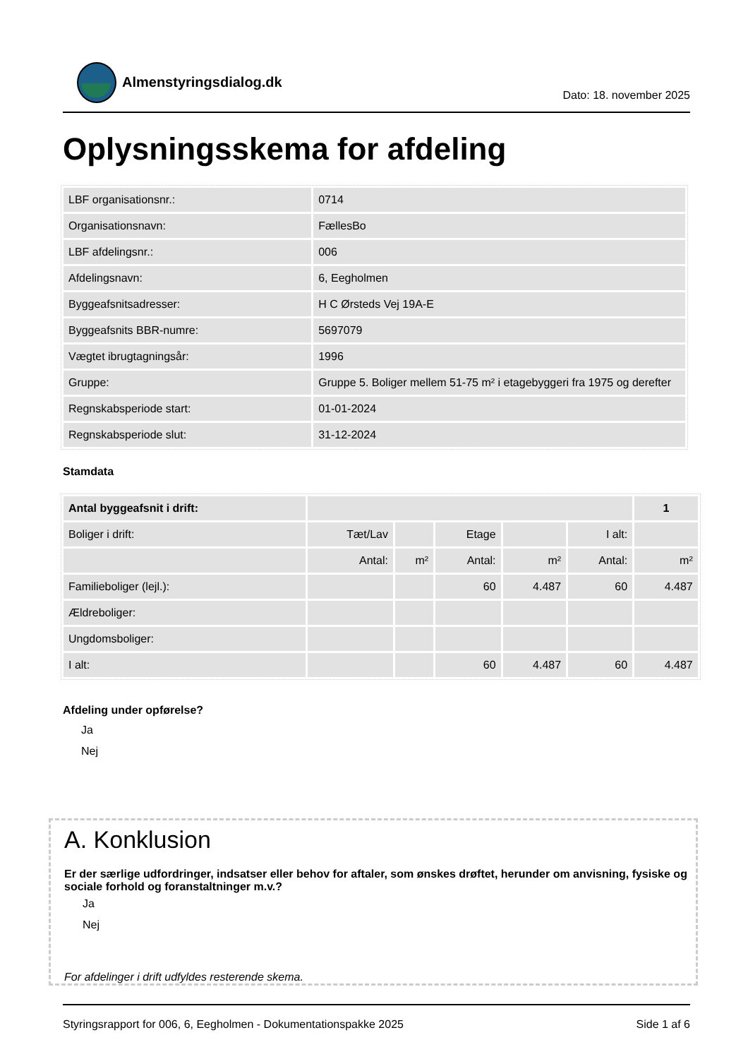Almenstyringsdialog.dk
Dato: 18. november 2025
Oplysningsskema for afdeling
| LBF organisationsnr.: | 0714 |
| Organisationsnavn: | FællesBo |
| LBF afdelingsnr.: | 006 |
| Afdelingsnavn: | 6, Eegholmen |
| Byggeafsnitsadresser: | H C Ørsteds Vej 19A-E |
| Byggeafsnits BBR-numre: | 5697079 |
| Vægtet ibrugtagningsår: | 1996 |
| Gruppe: | Gruppe 5. Boliger mellem 51-75 m² i etagebyggeri fra 1975 og derefter |
| Regnskabsperiode start: | 01-01-2024 |
| Regnskabsperiode slut: | 31-12-2024 |
Stamdata
| Antal byggeafsnit i drift: | | | | | | 1 |
| Boliger i drift: | Tæt/Lav | | Etage | | I alt: | |
| | Antal: | m² | Antal: | m² | Antal: | m² |
| Familieboliger (lejl.): | | | 60 | 4.487 | 60 | 4.487 |
| Ældreboliger: | | | | | | |
| Ungdomsboliger: | | | | | | |
| I alt: | | | 60 | 4.487 | 60 | 4.487 |
Afdeling under opførelse?
Ja
Nej
A. Konklusion
Er der særlige udfordringer, indsatser eller behov for aftaler, som ønskes drøftet, herunder om anvisning, fysiske og sociale forhold og foranstaltninger m.v.?
Ja
Nej
For afdelinger i drift udfyldes resterende skema.
Styringsrapport for 006, 6, Eegholmen - Dokumentationspakke 2025 Side 1 af 6